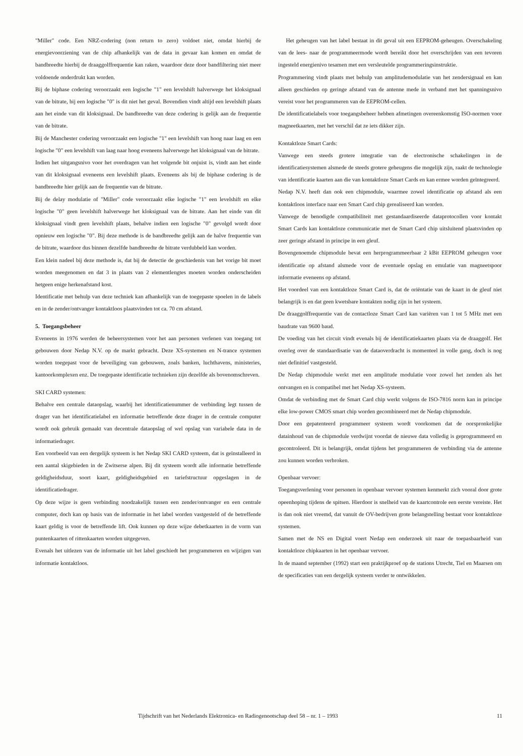"Miller" code. Een NRZ-codering (non return to zero) voldoet niet, omdat hierbij de energievoorziening van de chip afhankelijk van de data in gevaar kan komen en omdat de bandbreedte hierbij de draaggolffrequentie kan raken, waardoor deze door bandfiltering niet meer voldoende onderdrukt kan worden.
Bij de biphase codering veroorzaakt een logische "1" een levelshift halverwege het kloksignaal van de bitrate, bij een logische "0" is dit niet het geval. Bovendien vindt altijd een levelshift plaats aan het einde van dit kloksignaal. De bandbreedte van deze codering is gelijk aan de frequentie van de bitrate.
Bij de Manchester codering veroorzaakt een logische "1" een levelshift van hoog naar laag en een logische "0" een levelshift van laag naar hoog eveneens halverwege het kloksignaal van de bitrate.
Indien het uitgangsnivo voor het overdragen van het volgende bit onjuist is, vindt aan het einde van dit kloksignaal eveneens een levelshift plaats. Eveneens als bij de biphase codering is de bandbreedte hier gelijk aan de frequentie van de bitrate.
Bij de delay modulatie of "Miller" code veroorzaakt elke logische "1" een levelshift en elke logische "0" geen levelshift halverwege het kloksignaal van de bitrate. Aan het einde van dit kloksignaal vindt geen levelshift plaats, behalve indien een logische "0" gevolgd wordt door opnieuw een logische "0". Bij deze methode is de bandbreedte gelijk aan de halve frequentie van de bitrate, waardoor dus binnen dezelfde bandbreedte de bitrate verdubbeld kan worden.
Een klein nadeel bij deze methode is, dat bij de detectie de geschiedenis van het vorige bit moet worden meegenomen en dat 3 in plaats van 2 elementlengtes moeten worden onderscheiden hetgeen enige herkenafstand kost.
Identificatie met behulp van deze techniek kan afhankelijk van de toegepaste spoelen in de labels en in de zender/ontvanger kontaktloos plaatsvinden tot ca. 70 cm afstand.
5. Toegangsbeheer
Eveneens in 1976 werden de beheersystemen voor het aan personen verlenen van toegang tot gebouwen door Nedap N.V. op de markt gebracht. Deze XS-systemen en N-trance systemen worden toegepast voor de beveiliging van gebouwen, zoals banken, luchthavens, ministeries, kantoorkomplexen enz. De toegepaste identificatie technieken zijn dezelfde als bovenomschreven.
SKI CARD systemen:
Behalve een centrale dataopslag, waarbij het identificatienummer de verbinding legt tussen de drager van het identificatielabel en informatie betreffende deze drager in de centrale computer wordt ook gebruik gemaakt van decentrale dataopslag of wel opslag van variabele data in de informatiedrager.
Een voorbeeld van een dergelijk systeem is het Nedap SKI CARD systeem, dat is geïnstalleerd in een aantal skigebieden in de Zwitserse alpen. Bij dit systeem wordt alle informatie betreffende geldigheidsduur, soort kaart, geldigheidsgebied en tariefstructuur opgeslagen in de identificatiedrager.
Op deze wijze is geen verbinding noodzakelijk tussen een zender/ontvanger en een centrale computer, doch kan op basis van de informatie in het label worden vastgesteld of de betreffende kaart geldig is voor de betreffende lift. Ook kunnen op deze wijze debetkaarten in de vorm van puntenkaarten of rittenkaarten worden uitgegeven.
Evenals het uitlezen van de informatie uit het label geschiedt het programmeren en wijzigen van informatie kontaktloos.
Het geheugen van het label bestaat in dit geval uit een EEPROM-geheugen. Overschakeling van de lees- naar de programmeermode wordt bereikt door het overschrijden van een tevoren ingesteld energienivo tesamen met een versleutelde programmeringsinstruktie.
Programmering vindt plaats met behulp van amplitudemodulatie van het zendersignaal en kan alleen geschieden op geringe afstand van de antenne mede in verband met het spanningsnivo vereist voor het programmeren van de EEPROM-cellen.
De identificatielabels voor toegangsbeheer hebben afmetingen overeenkomstig ISO-normen voor magneetkaarten, met het verschil dat ze iets dikker zijn.
Kontaktloze Smart Cards:
Vanwege een steeds grotere integratie van de electronische schakelingen in de identificatiesystemen alsmede de steeds grotere geheugens die mogelijk zijn, raakt de technologie van identificatie kaarten aan die van kontaktloze Smart Cards en kan ermee worden geïntegreerd.
Nedap N.V. heeft dan ook een chipmodule, waarmee zowel identificatie op afstand als een kontaktloos interface naar een Smart Card chip gerealiseerd kan worden.
Vanwege de benodigde compatibiliteit met gestandaardiseerde dataprotocollen voor kontakt Smart Cards kan kontaktloze communicatie met de Smart Card chip uitsluitend plaatsvinden op zeer geringe afstand in principe in een gleuf.
Bovengenoemde chipmodule bevat een herprogrammeerbaar 2 kBit EEPROM geheugen voor identificatie op afstand alsmede voor de eventuele opslag en emulatie van magneetspoor informatie eveneens op afstand.
Het voordeel van een kontaktloze Smart Card is, dat de oriëntatie van de kaart in de gleuf niet belangrijk is en dat geen kwetsbare kontakten nodig zijn in het systeem.
De draaggolffrequentie van de contactloze Smart Card kan variëren van 1 tot 5 MHz met een baudrate van 9600 baud.
De voeding van het circuit vindt evenals bij de identificatiekaarten plaats via de draaggolf. Het overleg over de standaardisatie van de dataoverdracht is momenteel in volle gang, doch is nog niet definitief vastgesteld.
De Nedap chipmodule werkt met een amplitude modulatie voor zowel het zenden als het ontvangen en is compatibel met het Nedap XS-systeem.
Omdat de verbinding met de Smart Card chip werkt volgens de ISO-7816 norm kan in principe elke low-power CMOS smart chip worden gecombineerd met de Nedap chipmodule.
Door een gepatenteerd programmeer systeem wordt voorkomen dat de oorspronkelijke datainhoud van de chipmodule verdwijnt voordat de nieuwe data volledig is geprogrammeerd en gecontroleerd. Dit is belangrijk, omdat tijdens het programmeren de verbinding via de antenne zou kunnen worden verbroken.
Openbaar vervoer:
Toegangsverlening voor personen in openbaar vervoer systemen kenmerkt zich vooral door grote opeenhoping tijdens de spitsen. Hierdoor is snelheid van de kaartcontrole een eerste vereiste. Het is dan ook niet vreemd, dat vanuit de OV-bedrijven grote belangstelling bestaat voor kontaktloze systemen.
Samen met de NS en Digital voert Nedap een onderzoek uit naar de toepasbaarheid van kontaktloze chipkaarten in het openbaar vervoer.
In de maand september (1992) start een praktijkproef op de stations Utrecht, Tiel en Maarsen om de specificaties van een dergelijk systeem verder te ontwikkelen.
Tijdschrift van het Nederlands Elektronica- en Radiogenootschap deel 58 – nr. 1 – 1993 11